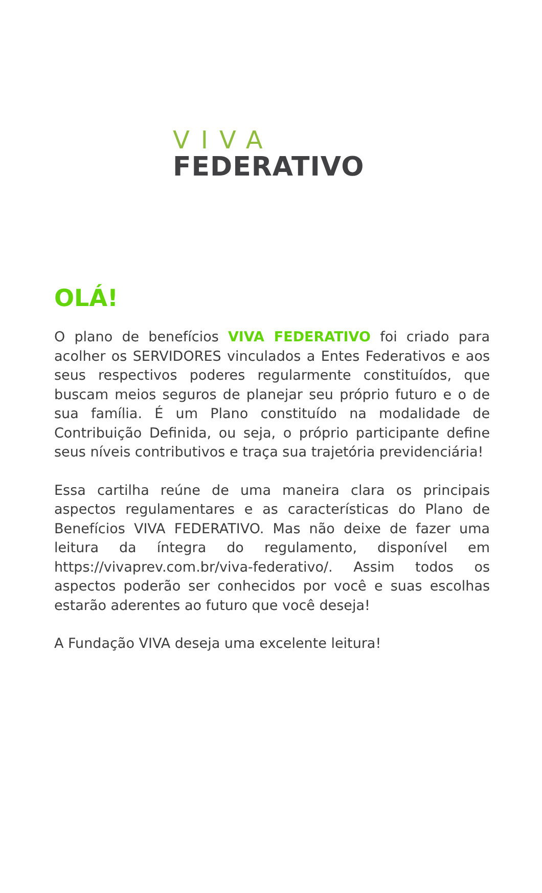VIVA
FEDERATIVO
OLÁ!
O plano de benefícios VIVA FEDERATIVO foi criado para acolher os SERVIDORES vinculados a Entes Federativos e aos seus respectivos poderes regularmente constituídos, que buscam meios seguros de planejar seu próprio futuro e o de sua família. É um Plano constituído na modalidade de Contribuição Definida, ou seja, o próprio participante define seus níveis contributivos e traça sua trajetória previdenciária!
Essa cartilha reúne de uma maneira clara os principais aspectos regulamentares e as características do Plano de Benefícios VIVA FEDERATIVO. Mas não deixe de fazer uma leitura da íntegra do regulamento, disponível em https://vivaprev.com.br/viva-federativo/. Assim todos os aspectos poderão ser conhecidos por você e suas escolhas estarão aderentes ao futuro que você deseja!
A Fundação VIVA deseja uma excelente leitura!